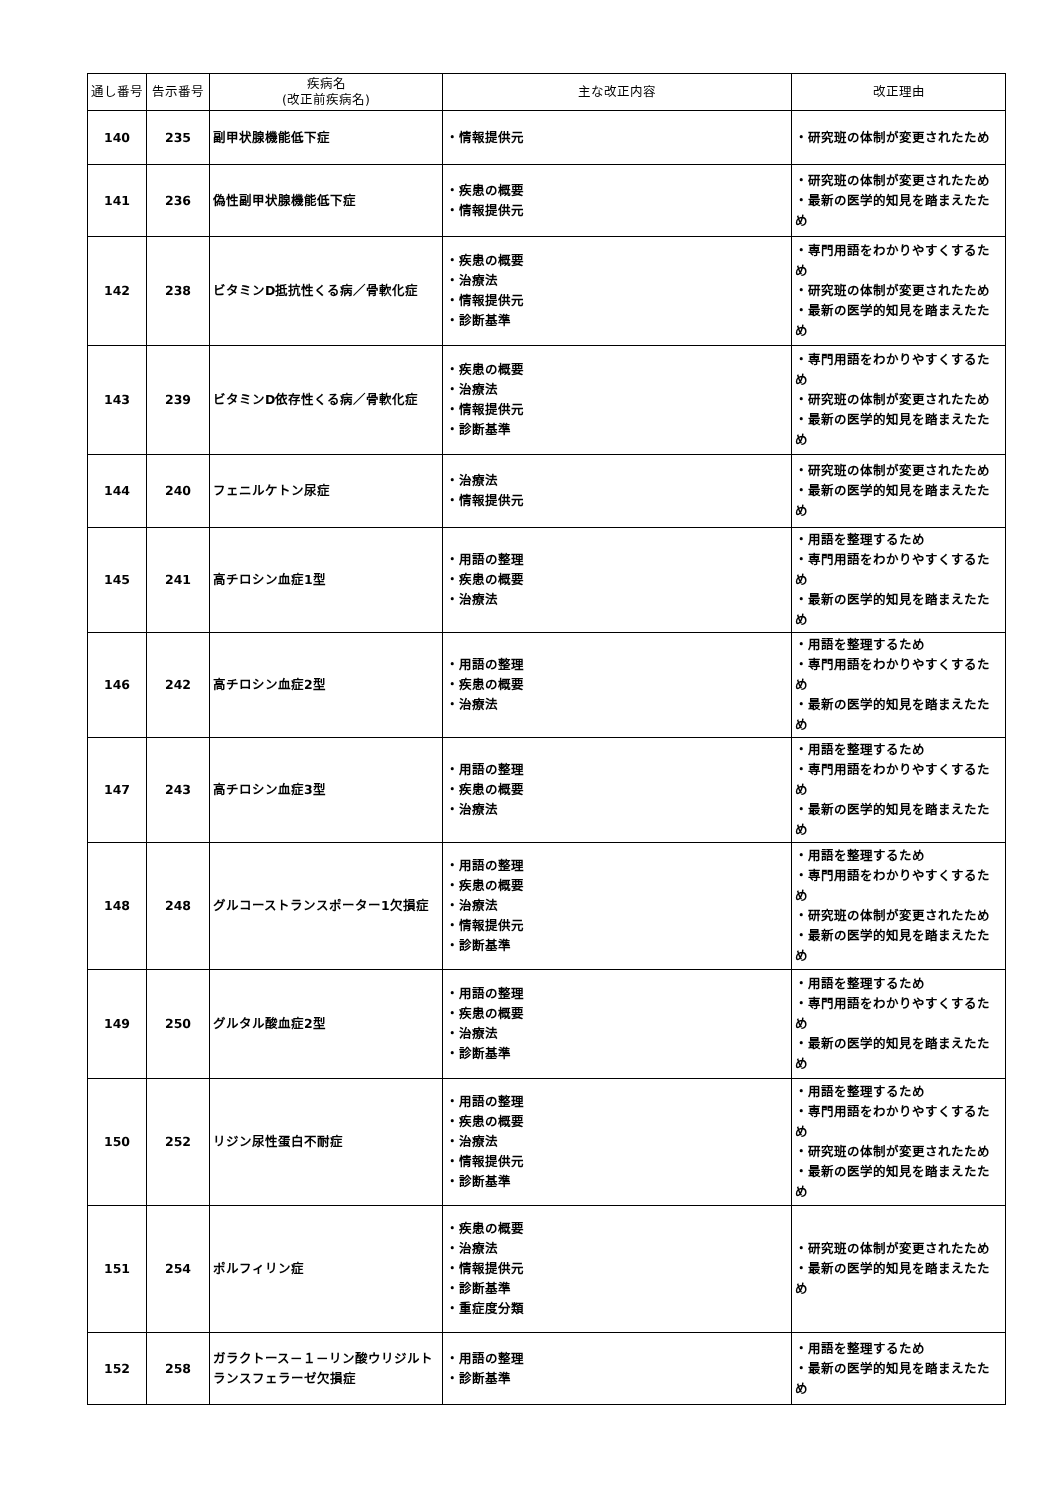| 通し番号 | 告示番号 | 疾病名 (改正前疾病名) | 主な改正内容 | 改正理由 |
| --- | --- | --- | --- | --- |
| 140 | 235 | 副甲状腺機能低下症 | ・情報提供元 | ・研究班の体制が変更されたため |
| 141 | 236 | 偽性副甲状腺機能低下症 | ・疾患の概要 ・情報提供元 | ・研究班の体制が変更されたため ・最新の医学的知見を踏まえたため |
| 142 | 238 | ビタミンD抵抗性くる病／骨軟化症 | ・疾患の概要 ・治療法 ・情報提供元 ・診断基準 | ・専門用語をわかりやすくするため ・研究班の体制が変更されたため ・最新の医学的知見を踏まえたため |
| 143 | 239 | ビタミンD依存性くる病／骨軟化症 | ・疾患の概要 ・治療法 ・情報提供元 ・診断基準 | ・専門用語をわかりやすくするため ・研究班の体制が変更されたため ・最新の医学的知見を踏まえたため |
| 144 | 240 | フェニルケトン尿症 | ・治療法 ・情報提供元 | ・研究班の体制が変更されたため ・最新の医学的知見を踏まえたため |
| 145 | 241 | 高チロシン血症1型 | ・用語の整理 ・疾患の概要 ・治療法 | ・用語を整理するため ・専門用語をわかりやすくするため ・最新の医学的知見を踏まえたため |
| 146 | 242 | 高チロシン血症2型 | ・用語の整理 ・疾患の概要 ・治療法 | ・用語を整理するため ・専門用語をわかりやすくするため ・最新の医学的知見を踏まえたため |
| 147 | 243 | 高チロシン血症3型 | ・用語の整理 ・疾患の概要 ・治療法 | ・用語を整理するため ・専門用語をわかりやすくするため ・最新の医学的知見を踏まえたため |
| 148 | 248 | グルコーストランスポーター1欠損症 | ・用語の整理 ・疾患の概要 ・治療法 ・情報提供元 ・診断基準 | ・用語を整理するため ・専門用語をわかりやすくするため ・研究班の体制が変更されたため ・最新の医学的知見を踏まえたため |
| 149 | 250 | グルタル酸血症2型 | ・用語の整理 ・疾患の概要 ・治療法 ・診断基準 | ・用語を整理するため ・専門用語をわかりやすくするため ・最新の医学的知見を踏まえたため |
| 150 | 252 | リジン尿性蛋白不耐症 | ・用語の整理 ・疾患の概要 ・治療法 ・情報提供元 ・診断基準 | ・用語を整理するため ・専門用語をわかりやすくするため ・研究班の体制が変更されたため ・最新の医学的知見を踏まえたため |
| 151 | 254 | ポルフィリン症 | ・疾患の概要 ・治療法 ・情報提供元 ・診断基準 ・重症度分類 | ・研究班の体制が変更されたため ・最新の医学的知見を踏まえたため |
| 152 | 258 | ガラクトース－１－リン酸ウリジルトランスフェラーゼ欠損症 | ・用語の整理 ・診断基準 | ・用語を整理するため ・最新の医学的知見を踏まえたため |